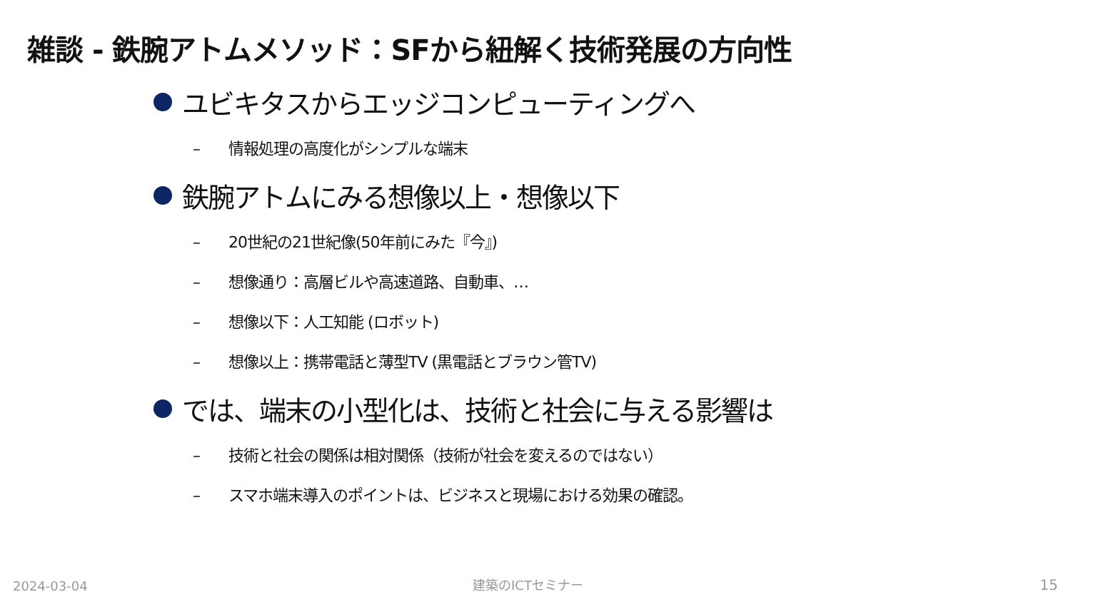雑談 - 鉄腕アトムメソッド：SFから紐解く技術発展の方向性
ユビキタスからエッジコンピューティングへ
– 情報処理の高度化がシンプルな端末
鉄腕アトムにみる想像以上・想像以下
– 20世紀の21世紀像(50年前にみた『今』)
– 想像通り：高層ビルや高速道路、自動車、…
– 想像以下：人工知能 (ロボット)
– 想像以上：携帯電話と薄型TV (黒電話とブラウン管TV)
では、端末の小型化は、技術と社会に与える影響は
– 技術と社会の関係は相対関係（技術が社会を変えるのではない）
– スマホ端末導入のポイントは、ビジネスと現場における効果の確認。
2024-03-04 建築のICTセミナー 15